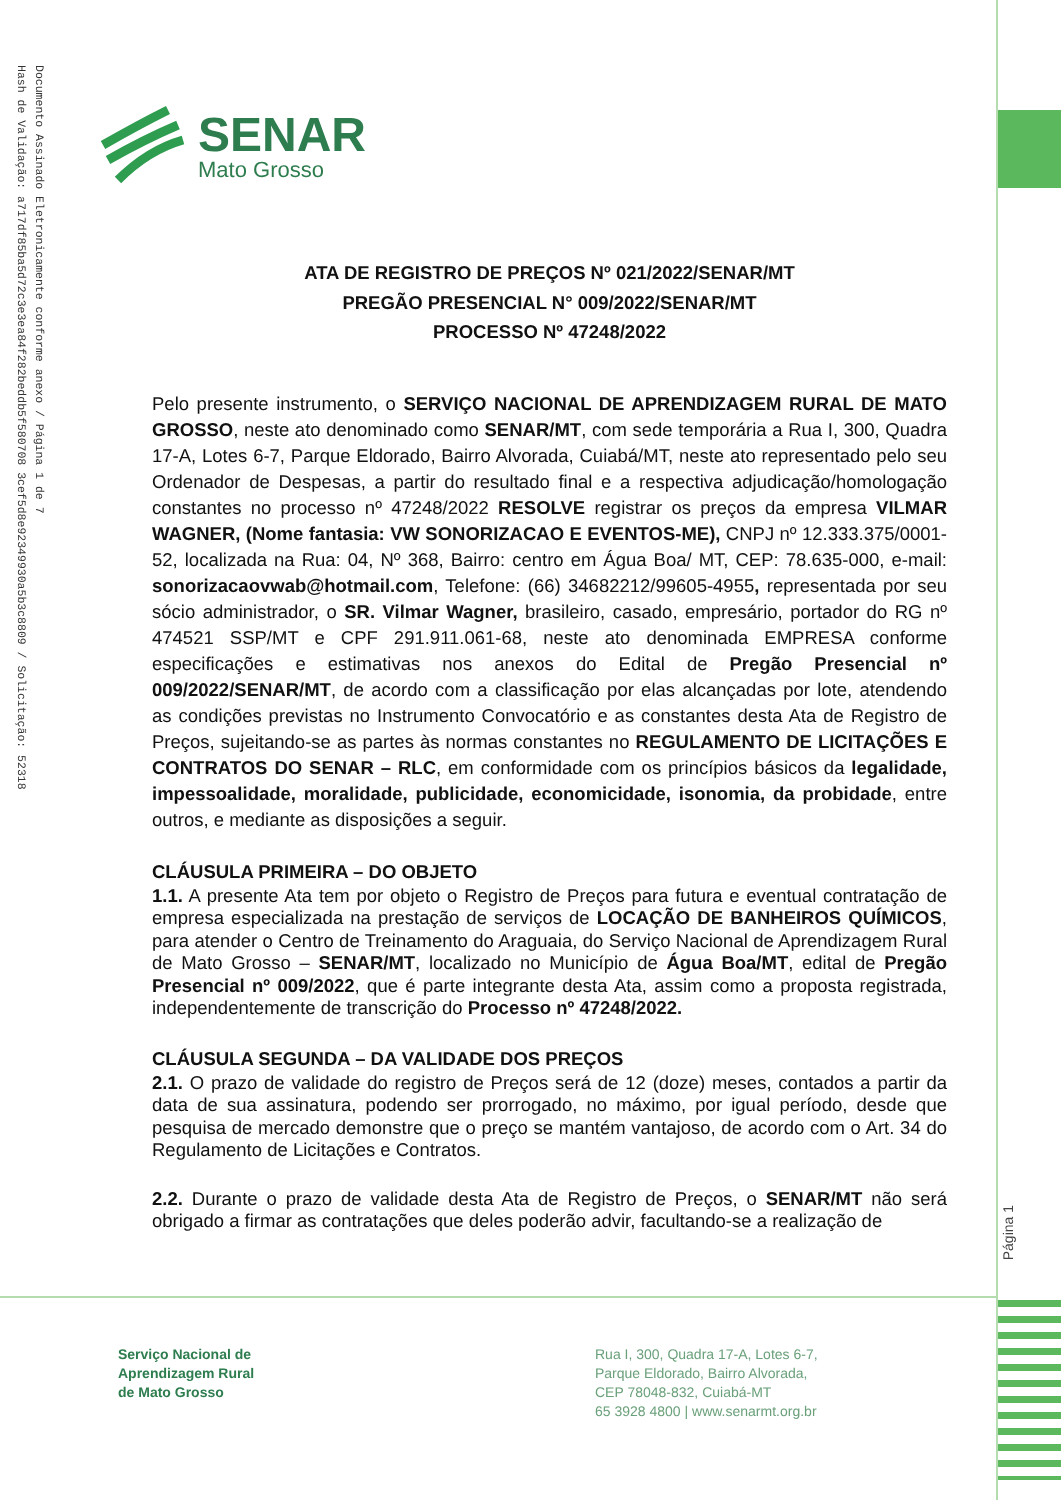Documento Assinado Eletronicamente conforme anexo / Página 1 de 7
Hash de Validação: a717df85ba5d72c3e3ea84f282beddb5f580708 3cef5d8e92349930a5b3c8809 / Solicitação: 52318
SENAR
Mato Grosso
ATA DE REGISTRO DE PREÇOS Nº 021/2022/SENAR/MT
PREGÃO PRESENCIAL N° 009/2022/SENAR/MT
PROCESSO Nº 47248/2022
Pelo presente instrumento, o SERVIÇO NACIONAL DE APRENDIZAGEM RURAL DE MATO GROSSO, neste ato denominado como SENAR/MT, com sede temporária a Rua I, 300, Quadra 17-A, Lotes 6-7, Parque Eldorado, Bairro Alvorada, Cuiabá/MT, neste ato representado pelo seu Ordenador de Despesas, a partir do resultado final e a respectiva adjudicação/homologação constantes no processo nº 47248/2022 RESOLVE registrar os preços da empresa VILMAR WAGNER, (Nome fantasia: VW SONORIZACAO E EVENTOS-ME), CNPJ nº 12.333.375/0001-52, localizada na Rua: 04, Nº 368, Bairro: centro em Água Boa/ MT, CEP: 78.635-000, e-mail: sonorizacaovwab@hotmail.com, Telefone: (66) 34682212/99605-4955, representada por seu sócio administrador, o SR. Vilmar Wagner, brasileiro, casado, empresário, portador do RG nº 474521 SSP/MT e CPF 291.911.061-68, neste ato denominada EMPRESA conforme especificações e estimativas nos anexos do Edital de Pregão Presencial nº 009/2022/SENAR/MT, de acordo com a classificação por elas alcançadas por lote, atendendo as condições previstas no Instrumento Convocatório e as constantes desta Ata de Registro de Preços, sujeitando-se as partes às normas constantes no REGULAMENTO DE LICITAÇÕES E CONTRATOS DO SENAR – RLC, em conformidade com os princípios básicos da legalidade, impessoalidade, moralidade, publicidade, economicidade, isonomia, da probidade, entre outros, e mediante as disposições a seguir.
CLÁUSULA PRIMEIRA – DO OBJETO
1.1. A presente Ata tem por objeto o Registro de Preços para futura e eventual contratação de empresa especializada na prestação de serviços de LOCAÇÃO DE BANHEIROS QUÍMICOS, para atender o Centro de Treinamento do Araguaia, do Serviço Nacional de Aprendizagem Rural de Mato Grosso – SENAR/MT, localizado no Município de Água Boa/MT, edital de Pregão Presencial nº 009/2022, que é parte integrante desta Ata, assim como a proposta registrada, independentemente de transcrição do Processo nº 47248/2022.
CLÁUSULA SEGUNDA – DA VALIDADE DOS PREÇOS
2.1. O prazo de validade do registro de Preços será de 12 (doze) meses, contados a partir da data de sua assinatura, podendo ser prorrogado, no máximo, por igual período, desde que pesquisa de mercado demonstre que o preço se mantém vantajoso, de acordo com o Art. 34 do Regulamento de Licitações e Contratos.
2.2. Durante o prazo de validade desta Ata de Registro de Preços, o SENAR/MT não será obrigado a firmar as contratações que deles poderão advir, facultando-se a realização de
Página 1
Serviço Nacional de
Aprendizagem Rural
de Mato Grosso
Rua I, 300, Quadra 17-A, Lotes 6-7,
Parque Eldorado, Bairro Alvorada,
CEP 78048-832, Cuiabá-MT
65 3928 4800 | www.senarmt.org.br